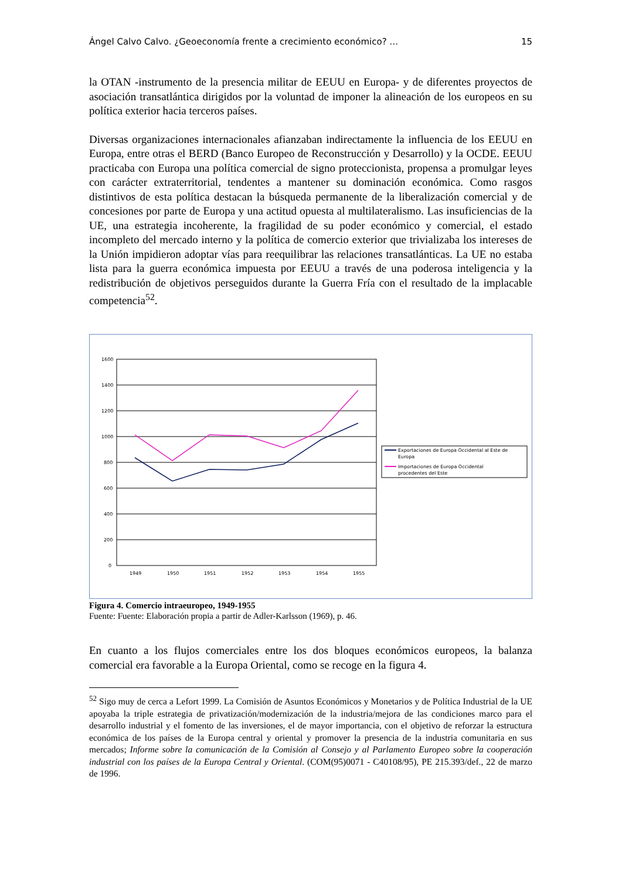Ángel Calvo Calvo. ¿Geoeconomía frente a crecimiento económico? … 15
la OTAN -instrumento de la presencia militar de EEUU en Europa- y de diferentes proyectos de asociación transatlántica dirigidos por la voluntad de imponer la alineación de los europeos en su política exterior hacia terceros países.
Diversas organizaciones internacionales afianzaban indirectamente la influencia de los EEUU en Europa, entre otras el BERD (Banco Europeo de Reconstrucción y Desarrollo) y la OCDE. EEUU practicaba con Europa una política comercial de signo proteccionista, propensa a promulgar leyes con carácter extraterritorial, tendentes a mantener su dominación económica. Como rasgos distintivos de esta política destacan la búsqueda permanente de la liberalización comercial y de concesiones por parte de Europa y una actitud opuesta al multilateralismo. Las insuficiencias de la UE, una estrategia incoherente, la fragilidad de su poder económico y comercial, el estado incompleto del mercado interno y la política de comercio exterior que trivializaba los intereses de la Unión impidieron adoptar vías para reequilibrar las relaciones transatlánticas. La UE no estaba lista para la guerra económica impuesta por EEUU a través de una poderosa inteligencia y la redistribución de objetivos perseguidos durante la Guerra Fría con el resultado de la implacable competencia<sup>52</sup>.
1600
1400
1200
1000
800
600
400
200
0
1949
1950
1951
1952
1953
1954
1955
Exportaciones de Europa Occidental al Este de
Europa
Importaciones de Europa Occidental
procedentes del Este
Figura 4. Comercio intraeuropeo, 1949-1955
Fuente: Fuente: Elaboración propia a partir de Adler-Karlsson (1969), p. 46.
En cuanto a los flujos comerciales entre los dos bloques económicos europeos, la balanza comercial era favorable a la Europa Oriental, como se recoge en la figura 4.
<sup>52</sup> Sigo muy de cerca a Lefort 1999. La Comisión de Asuntos Económicos y Monetarios y de Política Industrial de la UE apoyaba la triple estrategia de privatización/modernización de la industria/mejora de las condiciones marco para el desarrollo industrial y el fomento de las inversiones, el de mayor importancia, con el objetivo de reforzar la estructura económica de los países de la Europa central y oriental y promover la presencia de la industria comunitaria en sus mercados; Informe sobre la comunicación de la Comisión al Consejo y al Parlamento Europeo sobre la cooperación industrial con los países de la Europa Central y Oriental. (COM(95)0071 - C40108/95), PE 215.393/def., 22 de marzo de 1996.